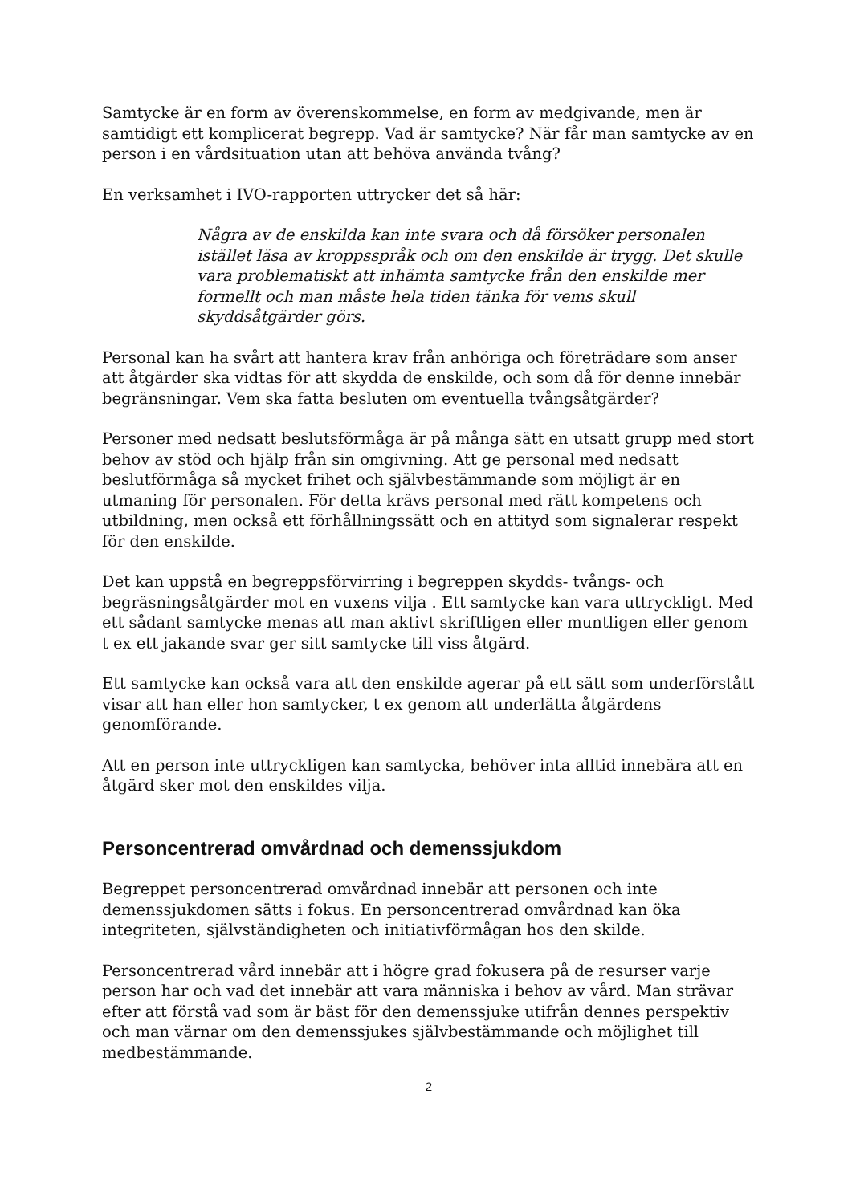Samtycke är en form av överenskommelse, en form av medgivande, men är samtidigt ett komplicerat begrepp. Vad är samtycke? När får man samtycke av en person i en vårdsituation utan att behöva använda tvång?
En verksamhet i IVO-rapporten uttrycker det så här:
Några av de enskilda kan inte svara och då försöker personalen istället läsa av kroppsspråk och om den enskilde är trygg. Det skulle vara problematiskt att inhämta samtycke från den enskilde mer formellt och man måste hela tiden tänka för vems skull skyddsåtgärder görs.
Personal kan ha svårt att hantera krav från anhöriga och företrädare som anser att åtgärder ska vidtas för att skydda de enskilde, och som då för denne innebär begränsningar. Vem ska fatta besluten om eventuella tvångsåtgärder?
Personer med nedsatt beslutsförmåga är på många sätt en utsatt grupp med stort behov av stöd och hjälp från sin omgivning. Att ge personal med nedsatt beslutförmåga så mycket frihet och självbestämmande som möjligt är en utmaning för personalen. För detta krävs personal med rätt kompetens och utbildning, men också ett förhållningssätt och en attityd som signalerar respekt för den enskilde.
Det kan uppstå en begreppsförvirring i begreppen skydds- tvångs- och begräsningsåtgärder mot en vuxens vilja . Ett samtycke kan vara uttryckligt. Med ett sådant samtycke menas att man aktivt skriftligen eller muntligen eller genom t ex ett jakande svar ger sitt samtycke till viss åtgärd.
Ett samtycke kan också vara att den enskilde agerar på ett sätt som underförstått visar att han eller hon samtycker, t ex genom att underlätta åtgärdens genomförande.
Att en person inte uttryckligen kan samtycka, behöver inta alltid innebära att en åtgärd sker mot den enskildes vilja.
Personcentrerad omvårdnad och demenssjukdom
Begreppet personcentrerad omvårdnad innebär att personen och inte demenssjukdomen sätts i fokus. En personcentrerad omvårdnad kan öka integriteten, självständigheten och initiativförmågan hos den skilde.
Personcentrerad vård innebär att i högre grad fokusera på de resurser varje person har och vad det innebär att vara människa i behov av vård. Man strävar efter att förstå vad som är bäst för den demenssjuke utifrån dennes perspektiv och man värnar om den demenssjukes självbestämmande och möjlighet till medbestämmande.
2